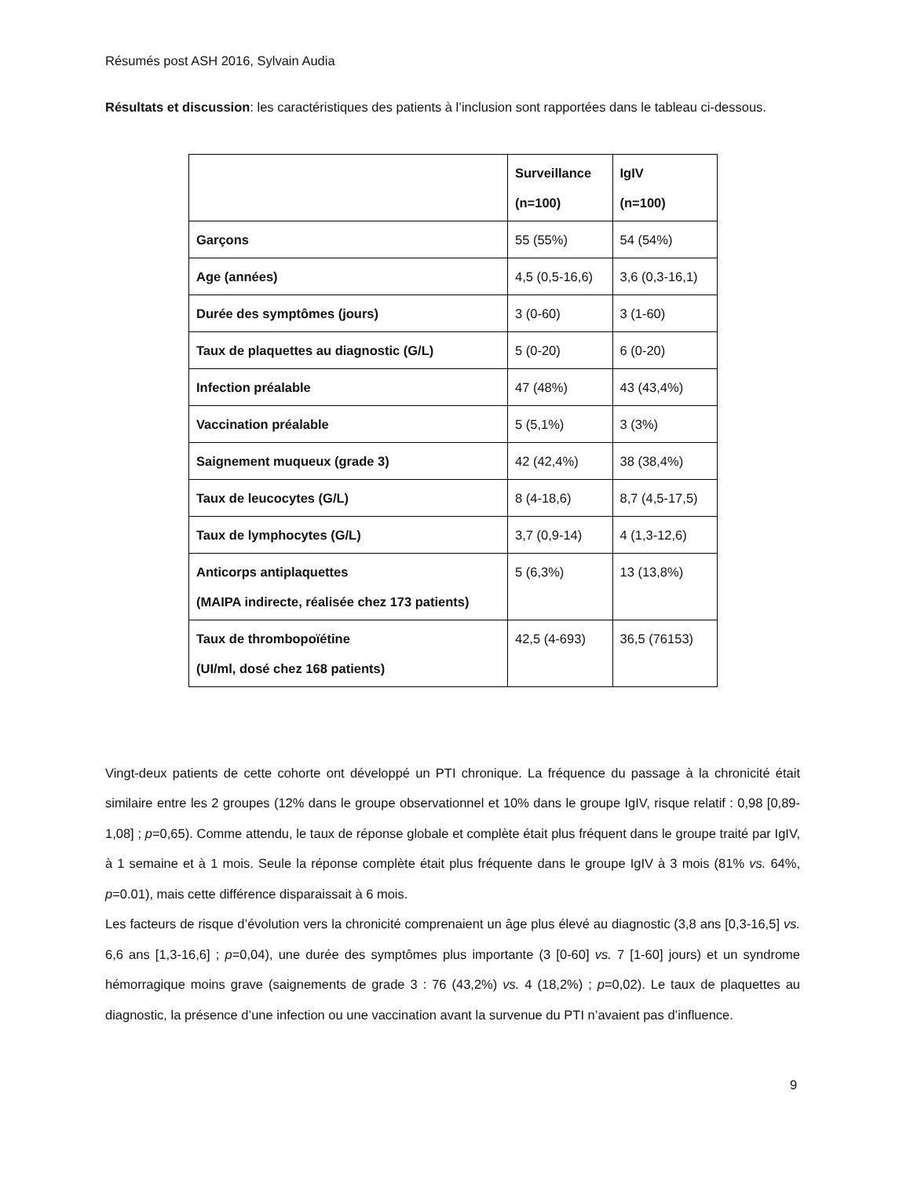Résumés post ASH 2016, Sylvain Audia
Résultats et discussion: les caractéristiques des patients à l’inclusion sont rapportées dans le tableau ci-dessous.
| | Surveillance (n=100) | IgIV (n=100) |
| --- | --- | --- |
| Garçons | 55 (55%) | 54 (54%) |
| Age (années) | 4,5 (0,5-16,6) | 3,6 (0,3-16,1) |
| Durée des symptômes (jours) | 3 (0-60) | 3 (1-60) |
| Taux de plaquettes au diagnostic (G/L) | 5 (0-20) | 6 (0-20) |
| Infection préalable | 47 (48%) | 43 (43,4%) |
| Vaccination préalable | 5 (5,1%) | 3 (3%) |
| Saignement muqueux (grade 3) | 42 (42,4%) | 38 (38,4%) |
| Taux de leucocytes (G/L) | 8 (4-18,6) | 8,7 (4,5-17,5) |
| Taux de lymphocytes (G/L) | 3,7 (0,9-14) | 4 (1,3-12,6) |
| Anticorps antiplaquettes (MAIPA indirecte, réalisée chez 173 patients) | 5 (6,3%) | 13 (13,8%) |
| Taux de thrombopoïétine (UI/ml, dosé chez 168 patients) | 42,5 (4-693) | 36,5 (76153) |
Vingt-deux patients de cette cohorte ont développé un PTI chronique. La fréquence du passage à la chronicité était similaire entre les 2 groupes (12% dans le groupe observationnel et 10% dans le groupe IgIV, risque relatif : 0,98 [0,89-1,08] ; p=0,65). Comme attendu, le taux de réponse globale et complète était plus fréquent dans le groupe traité par IgIV, à 1 semaine et à 1 mois. Seule la réponse complète était plus fréquente dans le groupe IgIV à 3 mois (81% vs. 64%, p=0.01), mais cette différence disparaissait à 6 mois.
Les facteurs de risque d’évolution vers la chronicité comprenaient un âge plus élevé au diagnostic (3,8 ans [0,3-16,5] vs. 6,6 ans [1,3-16,6] ; p=0,04), une durée des symptômes plus importante (3 [0-60] vs. 7 [1-60] jours) et un syndrome hémorragique moins grave (saignements de grade 3 : 76 (43,2%) vs. 4 (18,2%) ; p=0,02). Le taux de plaquettes au diagnostic, la présence d’une infection ou une vaccination avant la survenue du PTI n’avaient pas d’influence.
9